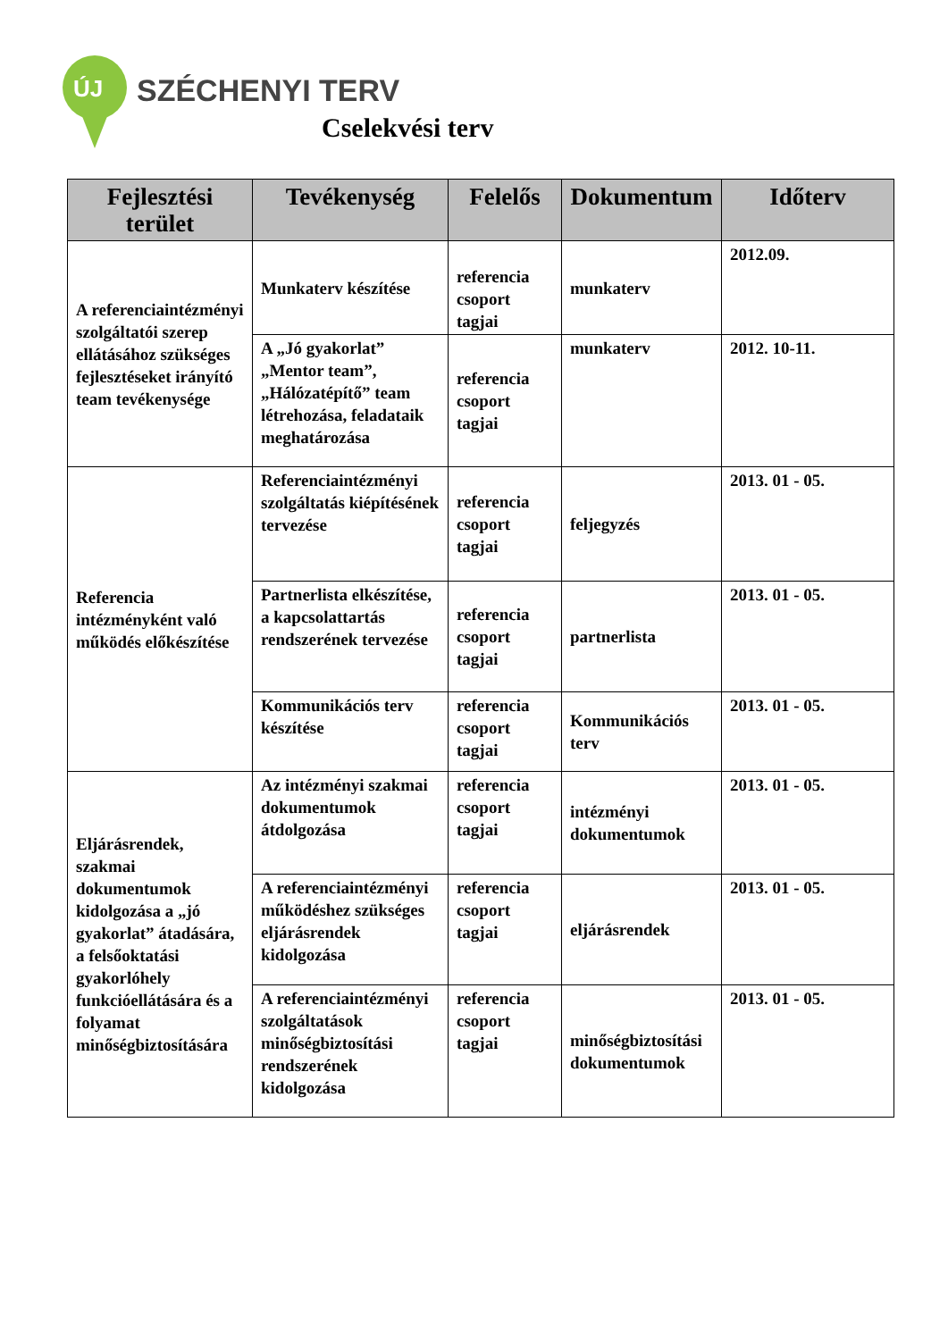ÚJ SZÉCHENYI TERV
Cselekvési terv
| Fejlesztési terület | Tevékenység | Felelős | Dokumentum | Időterv |
| --- | --- | --- | --- | --- |
| A referenciaintézményi szolgáltatói szerep ellátásához szükséges fejlesztéseket irányító team tevékenysége | Munkaterv készítése | referencia csoport tagjai | munkaterv | 2012.09. |
| | A „Jó gyakorlat” „Mentor team”, „Hálózatépítő” team létrehozása, feladataik meghatározása | referencia csoport tagjai | munkaterv | 2012. 10-11. |
| Referencia intézményként való működés előkészítése | Referenciaintézményi szolgáltatás kiépítésének tervezése | referencia csoport tagjai | feljegyzés | 2013. 01 - 05. |
| | Partnerlista elkészítése, a kapcsolattartás rendszerének tervezése | referencia csoport tagjai | partnerlista | 2013. 01 - 05. |
| | Kommunikációs terv készítése | referencia csoport tagjai | Kommunikációs terv | 2013. 01 - 05. |
| Eljárásrendek, szakmai dokumentumok kidolgozása a „jó gyakorlat” átadására, a felsőoktatási gyakorlóhely funkcióellátására és a folyamat minőségbiztosítására | Az intézményi szakmai dokumentumok átdolgozása | referencia csoport tagjai | intézményi dokumentumok | 2013. 01 - 05. |
| | A referenciaintézményi működéshez szükséges eljárásrendek kidolgozása | referencia csoport tagjai | eljárásrendek | 2013. 01 - 05. |
| | A referenciaintézményi szolgáltatások minőségbiztosítási rendszerének kidolgozása | referencia csoport tagjai | minőségbiztosítási dokumentumok | 2013. 01 - 05. |